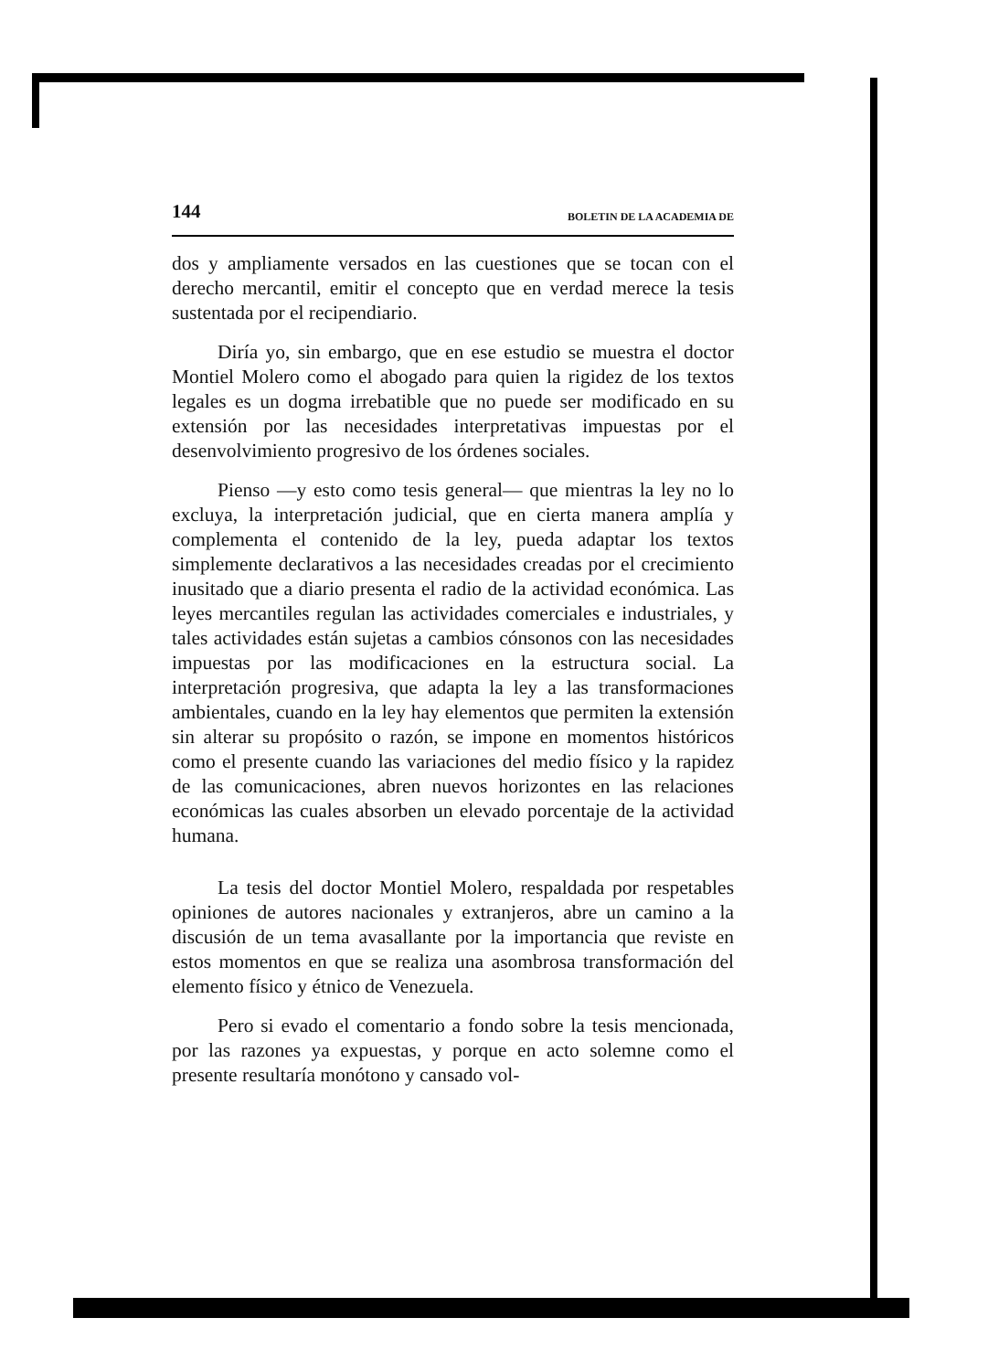144 BOLETIN DE LA ACADEMIA DE
dos y ampliamente versados en las cuestiones que se tocan con el derecho mercantil, emitir el concepto que en verdad merece la tesis sustentada por el recipendiario.
Diría yo, sin embargo, que en ese estudio se muestra el doctor Montiel Molero como el abogado para quien la rigidez de los textos legales es un dogma irrebatible que no puede ser modificado en su extensión por las necesidades interpretativas impuestas por el desenvolvimiento progresivo de los órdenes sociales.
Pienso —y esto como tesis general— que mientras la ley no lo excluya, la interpretación judicial, que en cierta manera amplía y complementa el contenido de la ley, pueda adaptar los textos simplemente declarativos a las necesidades creadas por el crecimiento inusitado que a diario presenta el radio de la actividad económica. Las leyes mercantiles regulan las actividades comerciales e industriales, y tales actividades están sujetas a cambios cónsonos con las necesidades impuestas por las modificaciones en la estructura social. La interpretación progresiva, que adapta la ley a las transformaciones ambientales, cuando en la ley hay elementos que permiten la extensión sin alterar su propósito o razón, se impone en momentos históricos como el presente cuando las variaciones del medio físico y la rapidez de las comunicaciones, abren nuevos horizontes en las relaciones económicas las cuales absorben un elevado porcentaje de la actividad humana.
La tesis del doctor Montiel Molero, respaldada por respetables opiniones de autores nacionales y extranjeros, abre un camino a la discusión de un tema avasallante por la importancia que reviste en estos momentos en que se realiza una asombrosa transformación del elemento físico y étnico de Venezuela.
Pero si evado el comentario a fondo sobre la tesis mencionada, por las razones ya expuestas, y porque en acto solemne como el presente resultaría monótono y cansado vol-